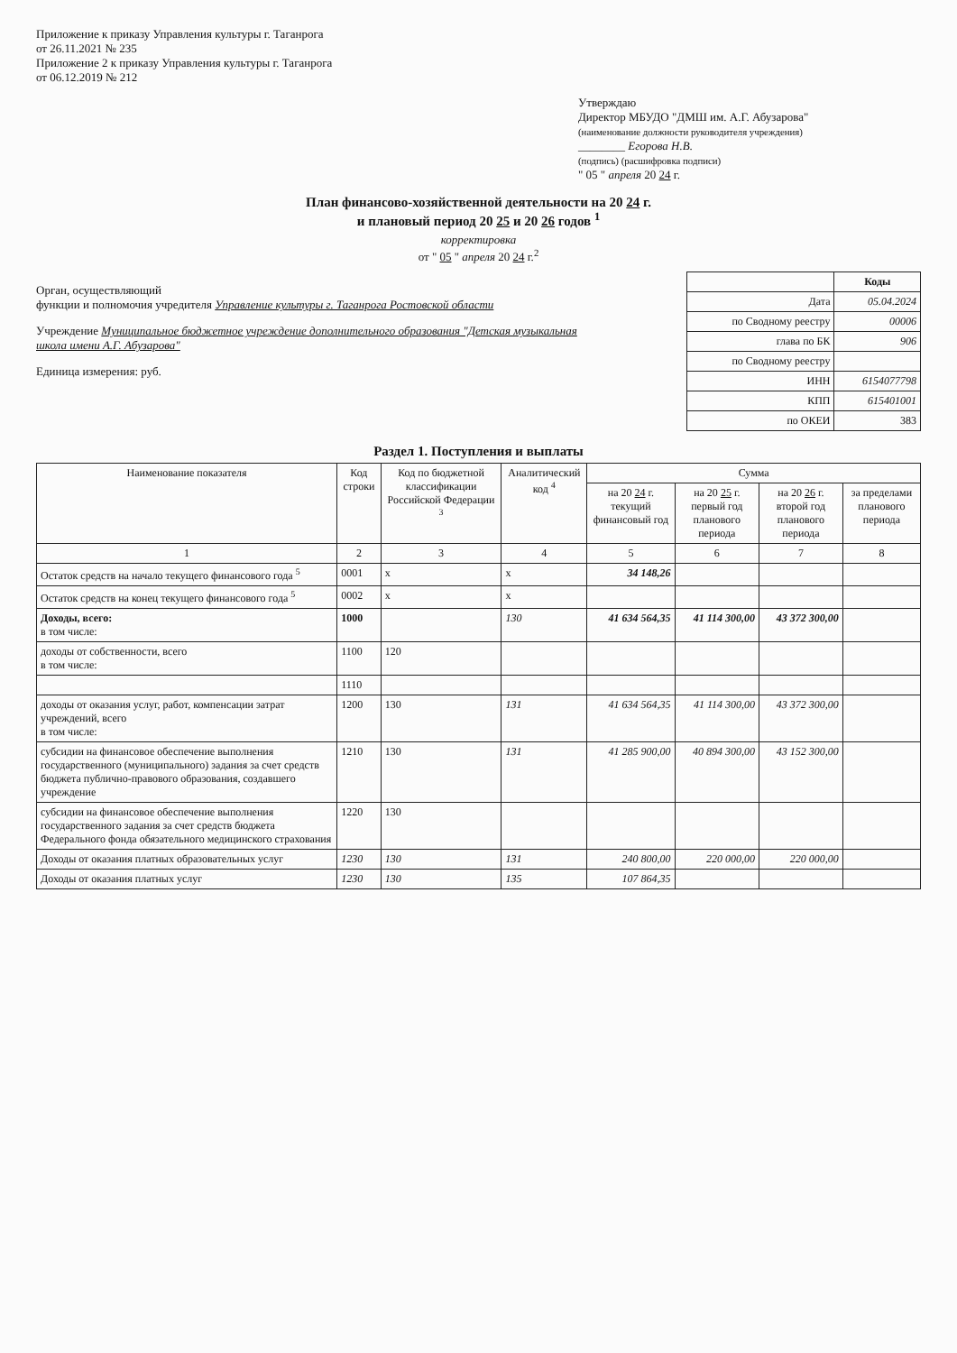Приложение к приказу Управления культуры г. Таганрога
от 26.11.2021 № 235
Приложение 2 к приказу Управления культуры г. Таганрога
от 06.12.2019 № 212
Утверждаю
Директор МБУДО "ДМШ им. А.Г. Абузарова"
(наименование должности руководителя учреждения)
________ Егорова Н.В.
(подпись) (расшифровка подписи)
" 05 " апреля 20 24 г.
План финансово-хозяйственной деятельности на 20 24 г.
и плановый период 20 25 и 20 26 годов <sup>1</sup>
корректировка
от " 05 " апреля 20 24 г.<sup>2</sup>
Орган, осуществляющий
функции и полномочия учредителя Управление культуры г. Таганрога Ростовской области
Учреждение Муниципальное бюджетное учреждение дополнительного образования "Детская музыкальная школа имени А.Г. Абузарова"
Единица измерения: руб.
| | Коды |
| Дата | 05.04.2024 |
| по Сводному реестру | 00006 |
| глава по БК | 906 |
| по Сводному реестру | |
| ИНН | 6154077798 |
| КПП | 615401001 |
| по ОКЕИ | 383 |
Раздел 1. Поступления и выплаты
| Наименование показателя | Код строки | Код по бюджетной классификации Российской Федерации <sup>3</sup> | Аналитический код <sup>4</sup> | Сумма | | | |
| --- | --- | --- | --- | --- | --- | --- | --- |
| | | | | на 20 24 г. текущий финансовый год | на 20 25 г. первый год планового периода | на 20 26 г. второй год планового периода | за пределами планового периода |
| 1 | 2 | 3 | 4 | 5 | 6 | 7 | 8 |
| Остаток средств на начало текущего финансового года <sup>5</sup> | 0001 | x | x | 34 148,26 | | | |
| Остаток средств на конец текущего финансового года <sup>5</sup> | 0002 | x | x | | | | |
| Доходы, всего: в том числе: | 1000 | | 130 | 41 634 564,35 | 41 114 300,00 | 43 372 300,00 | |
| доходы от собственности, всего в том числе: | 1100 | 120 | | | | | |
| | 1110 | | | | | | |
| доходы от оказания услуг, работ, компенсации затрат учреждений, всего в том числе: | 1200 | 130 | 131 | 41 634 564,35 | 41 114 300,00 | 43 372 300,00 | |
| субсидии на финансовое обеспечение выполнения государственного (муниципального) задания за счет средств бюджета публично-правового образования, создавшего учреждение | 1210 | 130 | 131 | 41 285 900,00 | 40 894 300,00 | 43 152 300,00 | |
| субсидии на финансовое обеспечение выполнения государственного задания за счет средств бюджета Федерального фонда обязательного медицинского страхования | 1220 | 130 | | | | | |
| Доходы от оказания платных образовательных услуг | 1230 | 130 | 131 | 240 800,00 | 220 000,00 | 220 000,00 | |
| Доходы от оказания платных услуг | 1230 | 130 | 135 | 107 864,35 | | | |